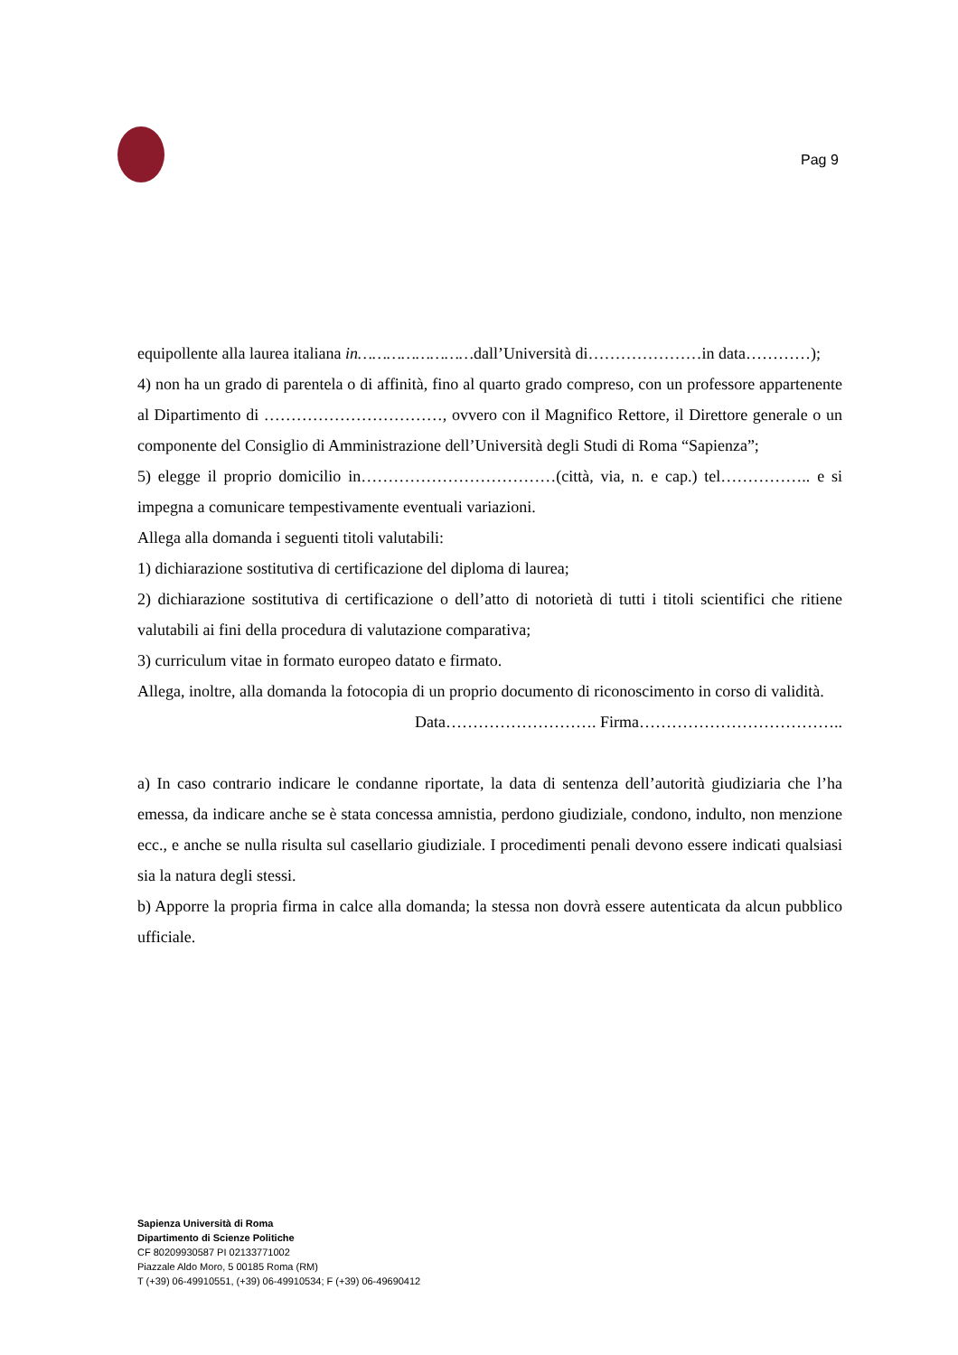Pag 9
equipollente alla laurea italiana in……………………dall’Università di…………………in data…………);
4) non ha un grado di parentela o di affinità, fino al quarto grado compreso, con un professore appartenente al Dipartimento di ……………………………, ovvero con il Magnifico Rettore, il Direttore generale o un componente del Consiglio di Amministrazione dell’Università degli Studi di Roma “Sapienza”;
5) elegge il proprio domicilio in………………………………(città, via, n. e cap.) tel…………….. e si impegna a comunicare tempestivamente eventuali variazioni.
Allega alla domanda i seguenti titoli valutabili:
1) dichiarazione sostitutiva di certificazione del diploma di laurea;
2) dichiarazione sostitutiva di certificazione o dell’atto di notorietà di tutti i titoli scientifici che ritiene valutabili ai fini della procedura di valutazione comparativa;
3) curriculum vitae in formato europeo datato e firmato.
Allega, inoltre, alla domanda la fotocopia di un proprio documento di riconoscimento in corso di validità.
Data………………………. Firma………………………………..
a) In caso contrario indicare le condanne riportate, la data di sentenza dell’autorità giudiziaria che l’ha emessa, da indicare anche se è stata concessa amnistia, perdono giudiziale, condono, indulto, non menzione ecc., e anche se nulla risulta sul casellario giudiziale. I procedimenti penali devono essere indicati qualsiasi sia la natura degli stessi.
b) Apporre la propria firma in calce alla domanda; la stessa non dovrà essere autenticata da alcun pubblico ufficiale.
Sapienza Università di Roma
Dipartimento di Scienze Politiche
CF 80209930587 PI 02133771002
Piazzale Aldo Moro, 5 00185 Roma (RM)
T (+39) 06-49910551, (+39) 06-49910534; F (+39) 06-49690412